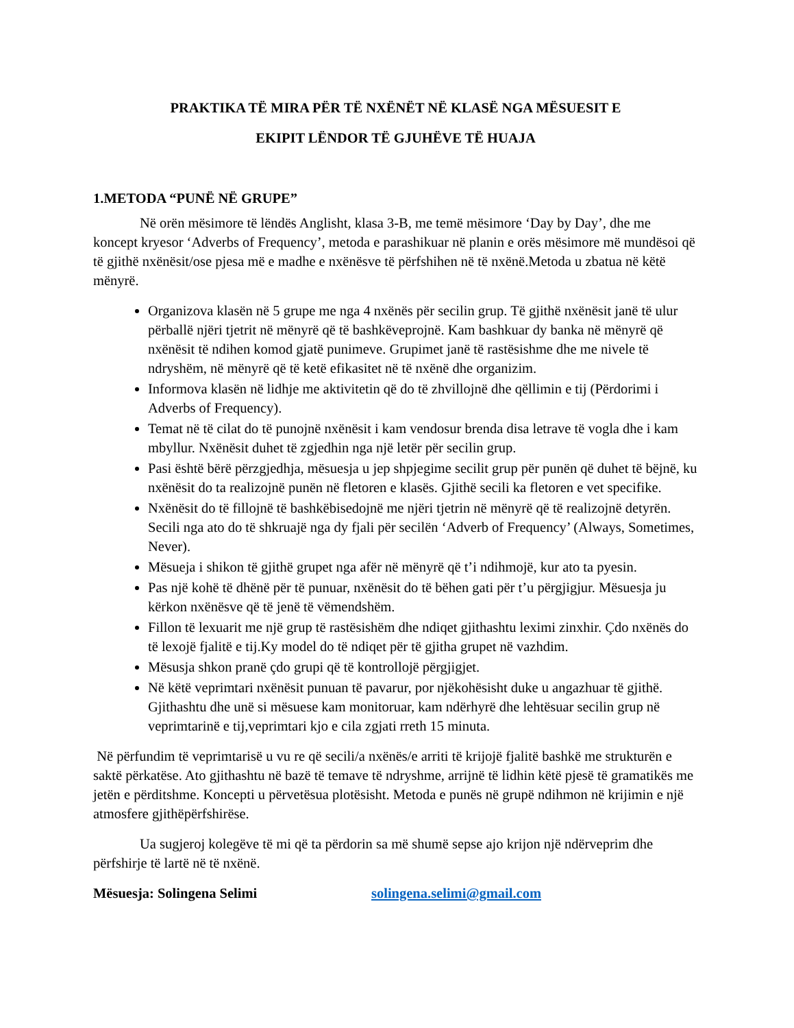PRAKTIKA TË MIRA PËR TË NXËNËT NË KLASË NGA MËSUESIT E
EKIPIT LËNDOR TË GJUHËVE TË HUAJA
1.METODA “PUNË NË GRUPE”
Në orën mësimore të lëndës Anglisht, klasa 3-B, me temë mësimore ‘Day by Day’, dhe me koncept kryesor ‘Adverbs of Frequency’, metoda e parashikuar në planin e orës mësimore më mundësoi që të gjithë nxënësit/ose pjesa më e madhe e nxënësve të përfshihen në të nxënë.Metoda u zbatua në këtë mënyrë.
Organizova klasën në 5 grupe me nga 4 nxënës për secilin grup. Të gjithë nxënësit janë të ulur përballë njëri tjetrit në mënyrë që të bashkëveprojnë. Kam bashkuar dy banka në mënyrë që nxënësit të ndihen komod gjatë punimeve. Grupimet janë të rastësishme dhe me nivele të ndryshëm, në mënyrë që të ketë efikasitet në të nxënë dhe organizim.
Informova klasën në lidhje me aktivitetin që do të zhvillojnë dhe qëllimin e tij (Përdorimi i Adverbs of Frequency).
Temat në të cilat do të punojnë nxënësit i kam vendosur brenda disa letrave të vogla dhe i kam mbyllur. Nxënësit duhet të zgjedhin nga një letër për secilin grup.
Pasi është bërë përzgjedhja, mësuesja u jep shpjegime secilit grup për punën që duhet të bëjnë, ku nxënësit do ta realizojnë punën në fletoren e klasës. Gjithë secili ka fletoren e vet specifike.
Nxënësit do të fillojnë të bashkëbisedojnë me njëri tjetrin në mënyrë që të realizojnë detyrën. Secili nga ato do të shkruajë nga dy fjali për secilën ‘Adverb of Frequency’ (Always, Sometimes, Never).
Mësueja i shikon të gjithë grupet nga afër në mënyrë që t’i ndihmojë, kur ato ta pyesin.
Pas një kohë të dhënë për të punuar, nxënësit do të bëhen gati për t’u përgjigjur. Mësuesja ju kërkon nxënësve që të jenë të vëmendshëm.
Fillon të lexuarit me një grup të rastësishëm dhe ndiqet gjithashtu leximi zinxhir. Çdo nxënës do të lexojë fjalitë e tij.Ky model do të ndiqet për të gjitha grupet në vazhdim.
Mësusja shkon pranë çdo grupi që të kontrollojë përgjigjet.
Në këtë veprimtari nxënësit punuan të pavarur, por njëkohësisht duke u angazhuar të gjithë. Gjithashtu dhe unë si mësuese kam monitoruar, kam ndërhyrë dhe lehtësuar secilin grup në veprimtarinë e tij,veprimtari kjo e cila zgjati rreth 15 minuta.
Në përfundim të veprimtarisë u vu re që secili/a nxënës/e arriti të krijojë fjalitë bashkë me strukturën e saktë përkatëse. Ato gjithashtu në bazë të temave të ndryshme, arrijnë të lidhin këtë pjesë të gramatikës me jetën e përditshme. Koncepti u përvetësua plotësisht. Metoda e punës në grupë ndihmon në krijimin e një atmosfere gjithëpërfshirëse.
Ua sugjeroj kolegëve të mi që ta përdorin sa më shumë sepse ajo krijon një ndërveprim dhe përfshirje të lartë në të nxënë.
Mësuesja: Solingena Selimi solingena.selimi@gmail.com